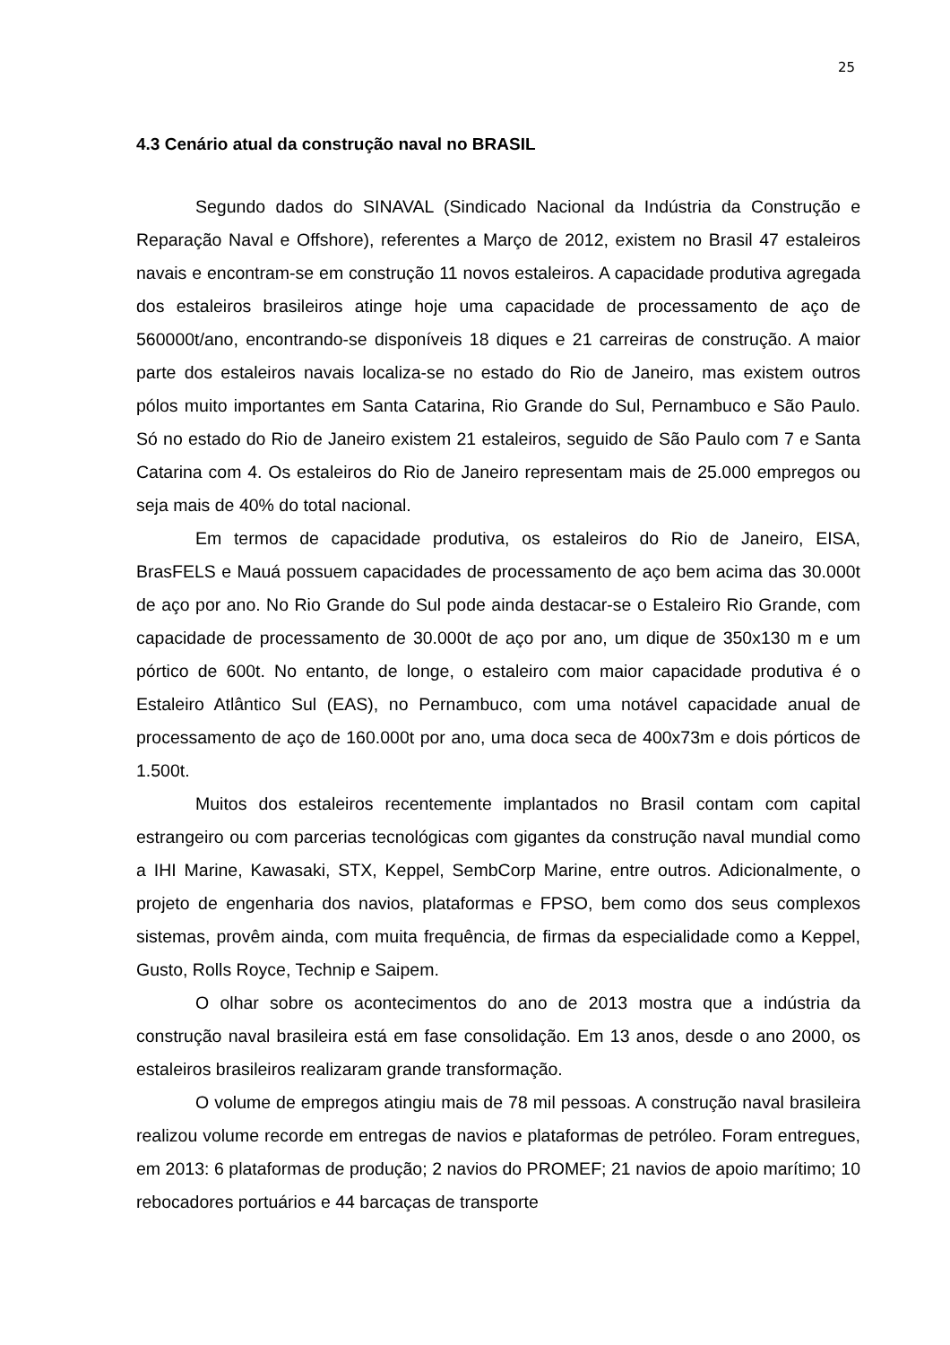25
4.3 Cenário atual da construção naval no BRASIL
Segundo dados do SINAVAL (Sindicado Nacional da Indústria da Construção e Reparação Naval e Offshore), referentes a Março de 2012, existem no Brasil 47 estaleiros navais e encontram-se em construção 11 novos estaleiros. A capacidade produtiva agregada dos estaleiros brasileiros atinge hoje uma capacidade de processamento de aço de 560000t/ano, encontrando-se disponíveis 18 diques e 21 carreiras de construção. A maior parte dos estaleiros navais localiza-se no estado do Rio de Janeiro, mas existem outros pólos muito importantes em Santa Catarina, Rio Grande do Sul, Pernambuco e São Paulo. Só no estado do Rio de Janeiro existem 21 estaleiros, seguido de São Paulo com 7 e Santa Catarina com 4. Os estaleiros do Rio de Janeiro representam mais de 25.000 empregos ou seja mais de 40% do total nacional.
Em termos de capacidade produtiva, os estaleiros do Rio de Janeiro, EISA, BrasFELS e Mauá possuem capacidades de processamento de aço bem acima das 30.000t de aço por ano. No Rio Grande do Sul pode ainda destacar-se o Estaleiro Rio Grande, com capacidade de processamento de 30.000t de aço por ano, um dique de 350x130 m e um pórtico de 600t. No entanto, de longe, o estaleiro com maior capacidade produtiva é o Estaleiro Atlântico Sul (EAS), no Pernambuco, com uma notável capacidade anual de processamento de aço de 160.000t por ano, uma doca seca de 400x73m e dois pórticos de 1.500t.
Muitos dos estaleiros recentemente implantados no Brasil contam com capital estrangeiro ou com parcerias tecnológicas com gigantes da construção naval mundial como a IHI Marine, Kawasaki, STX, Keppel, SembCorp Marine, entre outros. Adicionalmente, o projeto de engenharia dos navios, plataformas e FPSO, bem como dos seus complexos sistemas, provêm ainda, com muita frequência, de firmas da especialidade como a Keppel, Gusto, Rolls Royce, Technip e Saipem.
O olhar sobre os acontecimentos do ano de 2013 mostra que a indústria da construção naval brasileira está em fase consolidação. Em 13 anos, desde o ano 2000, os estaleiros brasileiros realizaram grande transformação.
O volume de empregos atingiu mais de 78 mil pessoas. A construção naval brasileira realizou volume recorde em entregas de navios e plataformas de petróleo. Foram entregues, em 2013: 6 plataformas de produção; 2 navios do PROMEF; 21 navios de apoio marítimo; 10 rebocadores portuários e 44 barcaças de transporte